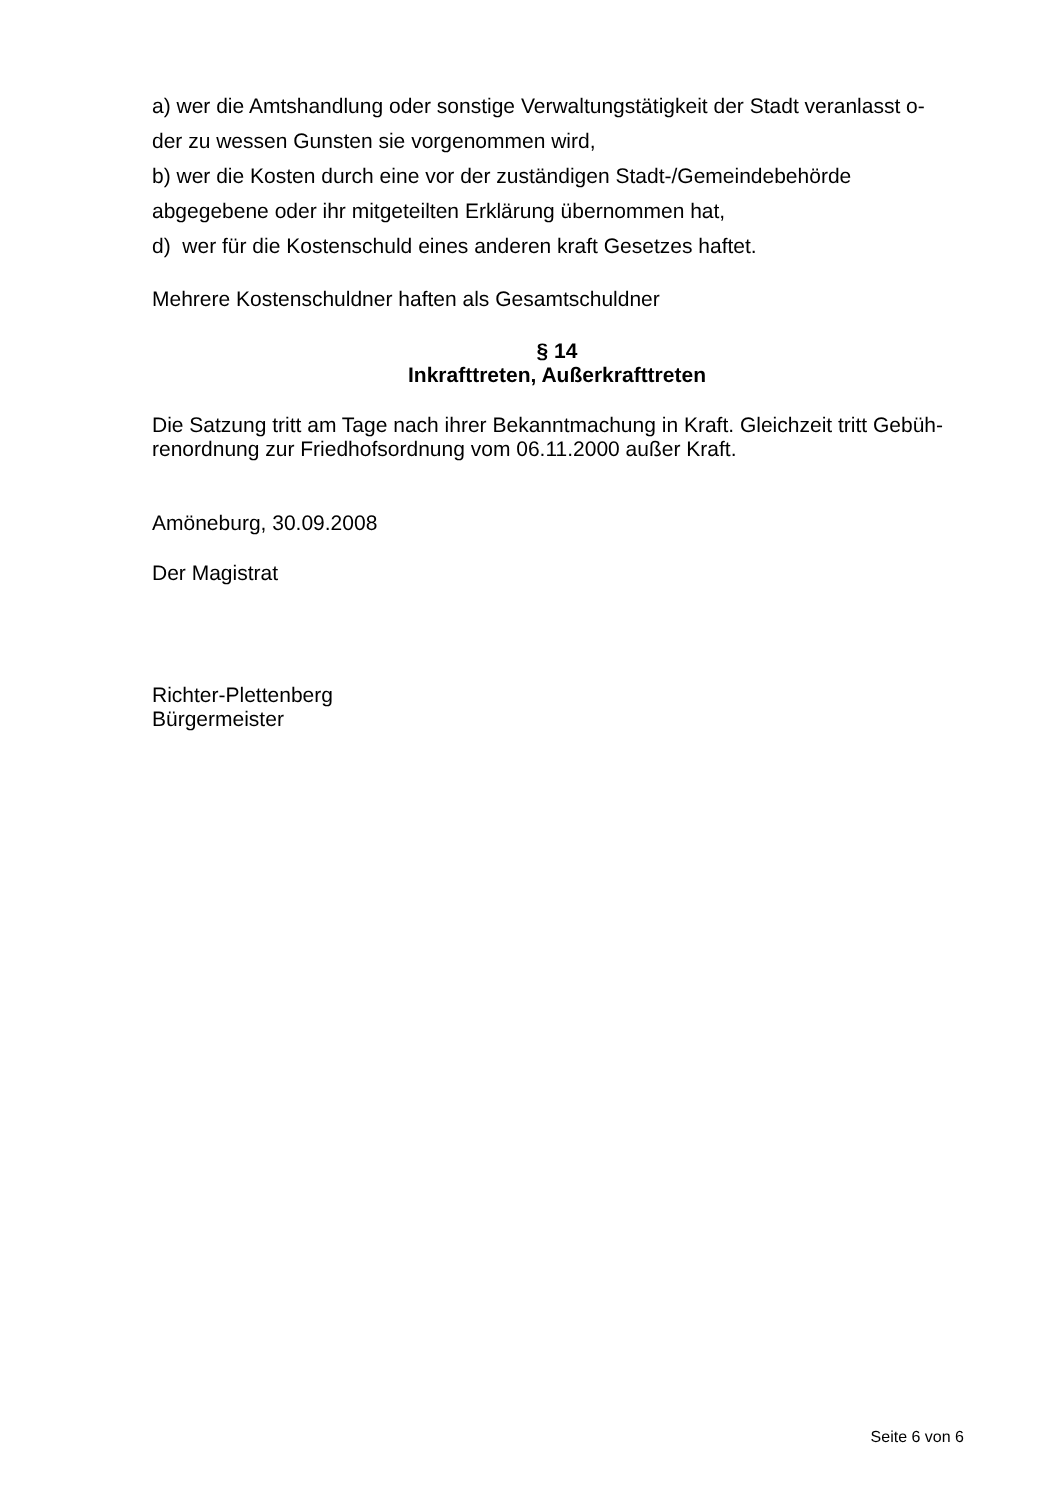a) wer die Amtshandlung oder sonstige Verwaltungstätigkeit der Stadt veranlasst o-
der zu wessen Gunsten sie vorgenommen wird,
b) wer die Kosten durch eine vor der zuständigen Stadt-/Gemeindebehörde
abgegebene oder ihr mitgeteilten Erklärung übernommen hat,
d) wer für die Kostenschuld eines anderen kraft Gesetzes haftet.
Mehrere Kostenschuldner haften als Gesamtschuldner
§ 14
Inkrafttreten, Außerkrafttreten
Die Satzung tritt am Tage nach ihrer Bekanntmachung in Kraft. Gleichzeit tritt Gebüh-
renordnung zur Friedhofsordnung vom 06.11.2000 außer Kraft.
Amöneburg, 30.09.2008
Der Magistrat
Richter-Plettenberg
Bürgermeister
Seite 6 von 6